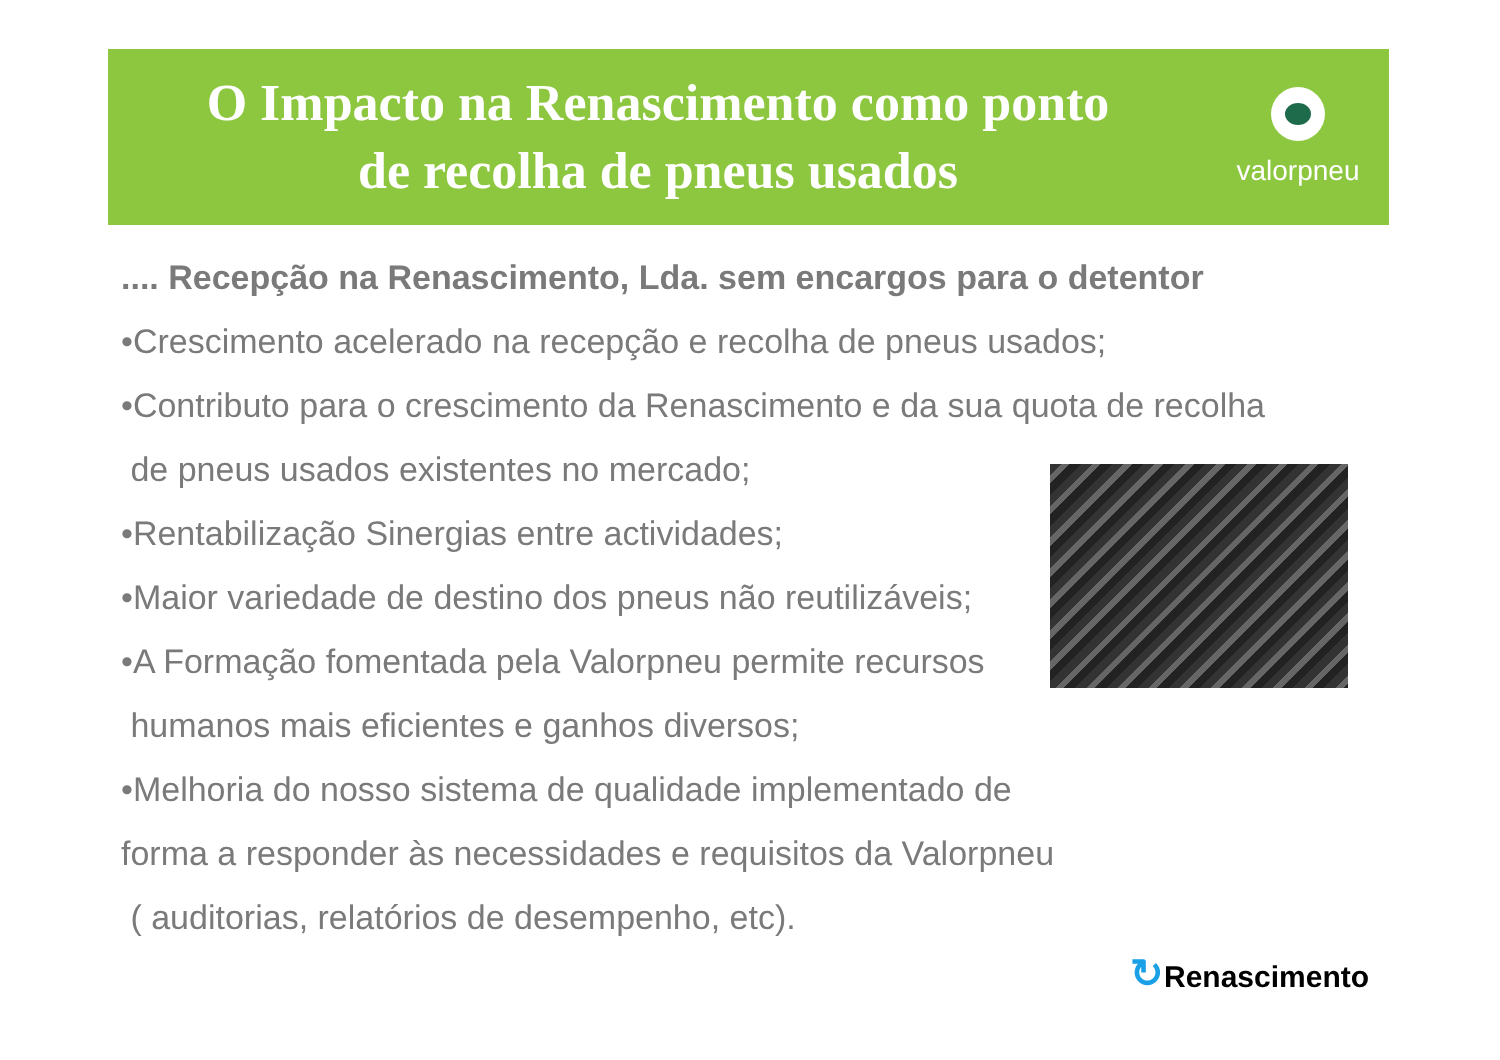O Impacto na Renascimento como ponto
de recolha de pneus usados
valorpneu
.... Recepção na Renascimento, Lda. sem encargos para o detentor
•Crescimento acelerado na recepção e recolha de pneus usados;
•Contributo para o crescimento da Renascimento e da sua quota de recolha
de pneus usados existentes no mercado;
•Rentabilização Sinergias entre actividades;
•Maior variedade de destino dos pneus não reutilizáveis;
•A Formação fomentada pela Valorpneu permite recursos
humanos mais eficientes e ganhos diversos;
•Melhoria do nosso sistema de qualidade implementado de
forma a responder às necessidades e requisitos da Valorpneu
( auditorias, relatórios de desempenho, etc).
↻Renascimento